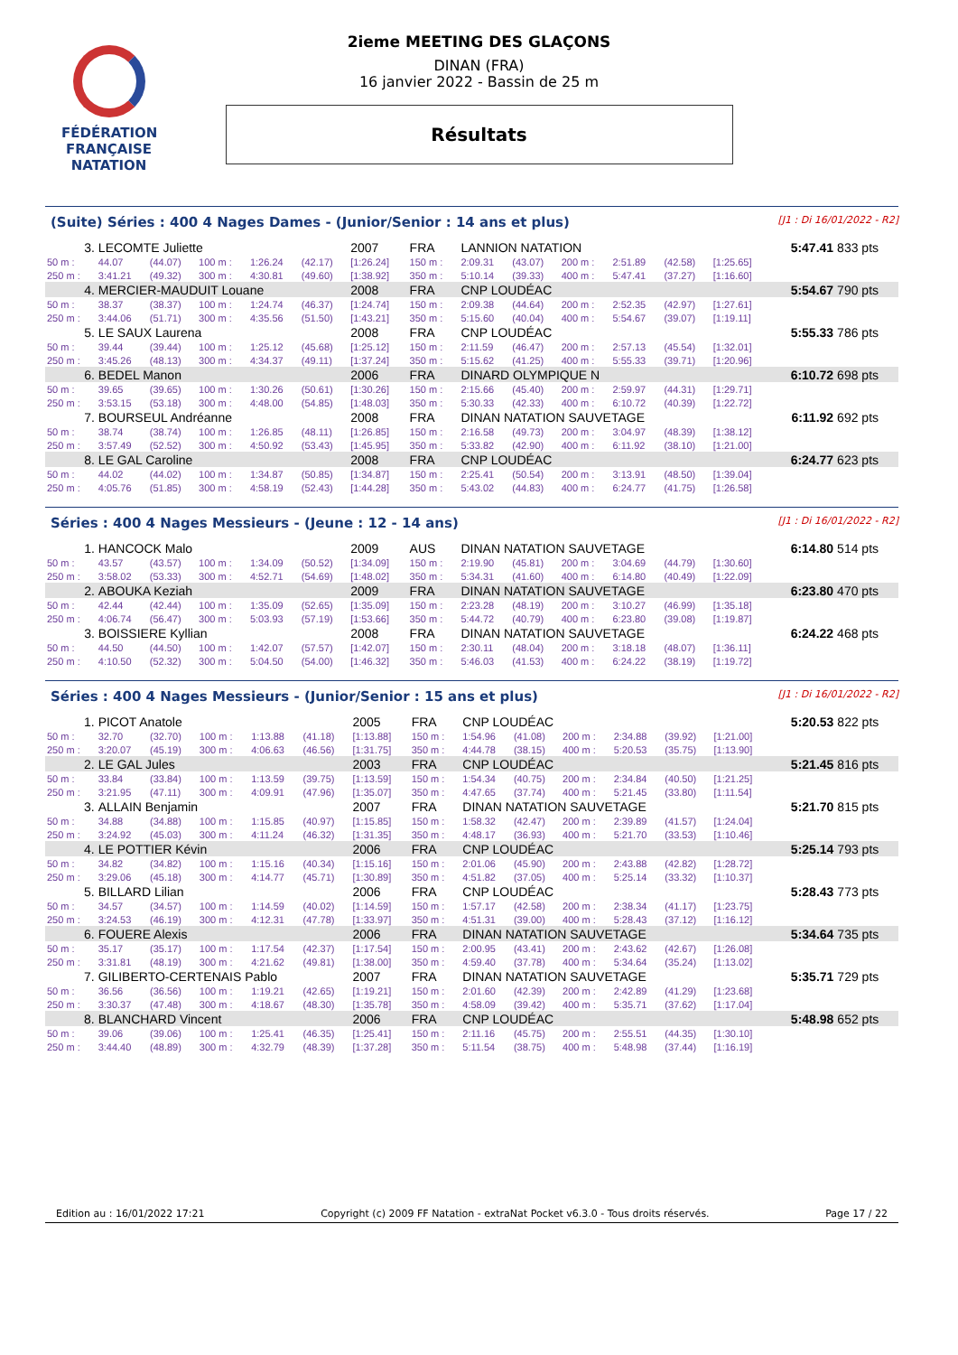FÉDÉRATION FRANÇAISE
NATATION
2ieme MEETING DES GLAÇONS
DINAN (FRA)
16 janvier 2022 - Bassin de 25 m
Résultats
(Suite) Séries : 400 4 Nages Dames - (Junior/Senior : 14 ans et plus) [J1 : Di 16/01/2022 - R2]
| 3. | LECOMTE Juliette | | | | | 2007 | FRA | LANNION NATATION | | | | | | 5:47.41 | 833 pts |
| 50 m : | 44.07 | (44.07) | 100 m : | 1:26.24 | (42.17) | [1:26.24] | 150 m : | 2:09.31 | (43.07) | 200 m : | 2:51.89 | (42.58) | [1:25.65] | | |
| 250 m : | 3:41.21 | (49.32) | 300 m : | 4:30.81 | (49.60) | [1:38.92] | 350 m : | 5:10.14 | (39.33) | 400 m : | 5:47.41 | (37.27) | [1:16.60] | | |
| 4. | MERCIER-MAUDUIT Louane | | | | | 2008 | FRA | CNP LOUDÉAC | | | | | | 5:54.67 | 790 pts |
| 50 m : | 38.37 | (38.37) | 100 m : | 1:24.74 | (46.37) | [1:24.74] | 150 m : | 2:09.38 | (44.64) | 200 m : | 2:52.35 | (42.97) | [1:27.61] | | |
| 250 m : | 3:44.06 | (51.71) | 300 m : | 4:35.56 | (51.50) | [1:43.21] | 350 m : | 5:15.60 | (40.04) | 400 m : | 5:54.67 | (39.07) | [1:19.11] | | |
| 5. | LE SAUX Laurena | | | | | 2008 | FRA | CNP LOUDÉAC | | | | | | 5:55.33 | 786 pts |
| 50 m : | 39.44 | (39.44) | 100 m : | 1:25.12 | (45.68) | [1:25.12] | 150 m : | 2:11.59 | (46.47) | 200 m : | 2:57.13 | (45.54) | [1:32.01] | | |
| 250 m : | 3:45.26 | (48.13) | 300 m : | 4:34.37 | (49.11) | [1:37.24] | 350 m : | 5:15.62 | (41.25) | 400 m : | 5:55.33 | (39.71) | [1:20.96] | | |
| 6. | BEDEL Manon | | | | | 2006 | FRA | DINARD OLYMPIQUE N | | | | | | 6:10.72 | 698 pts |
| 50 m : | 39.65 | (39.65) | 100 m : | 1:30.26 | (50.61) | [1:30.26] | 150 m : | 2:15.66 | (45.40) | 200 m : | 2:59.97 | (44.31) | [1:29.71] | | |
| 250 m : | 3:53.15 | (53.18) | 300 m : | 4:48.00 | (54.85) | [1:48.03] | 350 m : | 5:30.33 | (42.33) | 400 m : | 6:10.72 | (40.39) | [1:22.72] | | |
| 7. | BOURSEUL Andréanne | | | | | 2008 | FRA | DINAN NATATION SAUVETAGE | | | | | | 6:11.92 | 692 pts |
| 50 m : | 38.74 | (38.74) | 100 m : | 1:26.85 | (48.11) | [1:26.85] | 150 m : | 2:16.58 | (49.73) | 200 m : | 3:04.97 | (48.39) | [1:38.12] | | |
| 250 m : | 3:57.49 | (52.52) | 300 m : | 4:50.92 | (53.43) | [1:45.95] | 350 m : | 5:33.82 | (42.90) | 400 m : | 6:11.92 | (38.10) | [1:21.00] | | |
| 8. | LE GAL Caroline | | | | | 2008 | FRA | CNP LOUDÉAC | | | | | | 6:24.77 | 623 pts |
| 50 m : | 44.02 | (44.02) | 100 m : | 1:34.87 | (50.85) | [1:34.87] | 150 m : | 2:25.41 | (50.54) | 200 m : | 3:13.91 | (48.50) | [1:39.04] | | |
| 250 m : | 4:05.76 | (51.85) | 300 m : | 4:58.19 | (52.43) | [1:44.28] | 350 m : | 5:43.02 | (44.83) | 400 m : | 6:24.77 | (41.75) | [1:26.58] | | |
Séries : 400 4 Nages Messieurs - (Jeune : 12 - 14 ans) [J1 : Di 16/01/2022 - R2]
| 1. | HANCOCK Malo | | | | | 2009 | AUS | DINAN NATATION SAUVETAGE | | | | | | 6:14.80 | 514 pts |
| 50 m : | 43.57 | (43.57) | 100 m : | 1:34.09 | (50.52) | [1:34.09] | 150 m : | 2:19.90 | (45.81) | 200 m : | 3:04.69 | (44.79) | [1:30.60] | | |
| 250 m : | 3:58.02 | (53.33) | 300 m : | 4:52.71 | (54.69) | [1:48.02] | 350 m : | 5:34.31 | (41.60) | 400 m : | 6:14.80 | (40.49) | [1:22.09] | | |
| 2. | ABOUKA Keziah | | | | | 2009 | FRA | DINAN NATATION SAUVETAGE | | | | | | 6:23.80 | 470 pts |
| 50 m : | 42.44 | (42.44) | 100 m : | 1:35.09 | (52.65) | [1:35.09] | 150 m : | 2:23.28 | (48.19) | 200 m : | 3:10.27 | (46.99) | [1:35.18] | | |
| 250 m : | 4:06.74 | (56.47) | 300 m : | 5:03.93 | (57.19) | [1:53.66] | 350 m : | 5:44.72 | (40.79) | 400 m : | 6:23.80 | (39.08) | [1:19.87] | | |
| 3. | BOISSIERE Kyllian | | | | | 2008 | FRA | DINAN NATATION SAUVETAGE | | | | | | 6:24.22 | 468 pts |
| 50 m : | 44.50 | (44.50) | 100 m : | 1:42.07 | (57.57) | [1:42.07] | 150 m : | 2:30.11 | (48.04) | 200 m : | 3:18.18 | (48.07) | [1:36.11] | | |
| 250 m : | 4:10.50 | (52.32) | 300 m : | 5:04.50 | (54.00) | [1:46.32] | 350 m : | 5:46.03 | (41.53) | 400 m : | 6:24.22 | (38.19) | [1:19.72] | | |
Séries : 400 4 Nages Messieurs - (Junior/Senior : 15 ans et plus) [J1 : Di 16/01/2022 - R2]
| 1. | PICOT Anatole | | | | | 2005 | FRA | CNP LOUDÉAC | | | | | | 5:20.53 | 822 pts |
| 50 m : | 32.70 | (32.70) | 100 m : | 1:13.88 | (41.18) | [1:13.88] | 150 m : | 1:54.96 | (41.08) | 200 m : | 2:34.88 | (39.92) | [1:21.00] | | |
| 250 m : | 3:20.07 | (45.19) | 300 m : | 4:06.63 | (46.56) | [1:31.75] | 350 m : | 4:44.78 | (38.15) | 400 m : | 5:20.53 | (35.75) | [1:13.90] | | |
| 2. | LE GAL Jules | | | | | 2003 | FRA | CNP LOUDÉAC | | | | | | 5:21.45 | 816 pts |
| 50 m : | 33.84 | (33.84) | 100 m : | 1:13.59 | (39.75) | [1:13.59] | 150 m : | 1:54.34 | (40.75) | 200 m : | 2:34.84 | (40.50) | [1:21.25] | | |
| 250 m : | 3:21.95 | (47.11) | 300 m : | 4:09.91 | (47.96) | [1:35.07] | 350 m : | 4:47.65 | (37.74) | 400 m : | 5:21.45 | (33.80) | [1:11.54] | | |
| 3. | ALLAIN Benjamin | | | | | 2007 | FRA | DINAN NATATION SAUVETAGE | | | | | | 5:21.70 | 815 pts |
| 50 m : | 34.88 | (34.88) | 100 m : | 1:15.85 | (40.97) | [1:15.85] | 150 m : | 1:58.32 | (42.47) | 200 m : | 2:39.89 | (41.57) | [1:24.04] | | |
| 250 m : | 3:24.92 | (45.03) | 300 m : | 4:11.24 | (46.32) | [1:31.35] | 350 m : | 4:48.17 | (36.93) | 400 m : | 5:21.70 | (33.53) | [1:10.46] | | |
| 4. | LE POTTIER Kévin | | | | | 2006 | FRA | CNP LOUDÉAC | | | | | | 5:25.14 | 793 pts |
| 50 m : | 34.82 | (34.82) | 100 m : | 1:15.16 | (40.34) | [1:15.16] | 150 m : | 2:01.06 | (45.90) | 200 m : | 2:43.88 | (42.82) | [1:28.72] | | |
| 250 m : | 3:29.06 | (45.18) | 300 m : | 4:14.77 | (45.71) | [1:30.89] | 350 m : | 4:51.82 | (37.05) | 400 m : | 5:25.14 | (33.32) | [1:10.37] | | |
| 5. | BILLARD Lilian | | | | | 2006 | FRA | CNP LOUDÉAC | | | | | | 5:28.43 | 773 pts |
| 50 m : | 34.57 | (34.57) | 100 m : | 1:14.59 | (40.02) | [1:14.59] | 150 m : | 1:57.17 | (42.58) | 200 m : | 2:38.34 | (41.17) | [1:23.75] | | |
| 250 m : | 3:24.53 | (46.19) | 300 m : | 4:12.31 | (47.78) | [1:33.97] | 350 m : | 4:51.31 | (39.00) | 400 m : | 5:28.43 | (37.12) | [1:16.12] | | |
| 6. | FOUERE Alexis | | | | | 2006 | FRA | DINAN NATATION SAUVETAGE | | | | | | 5:34.64 | 735 pts |
| 50 m : | 35.17 | (35.17) | 100 m : | 1:17.54 | (42.37) | [1:17.54] | 150 m : | 2:00.95 | (43.41) | 200 m : | 2:43.62 | (42.67) | [1:26.08] | | |
| 250 m : | 3:31.81 | (48.19) | 300 m : | 4:21.62 | (49.81) | [1:38.00] | 350 m : | 4:59.40 | (37.78) | 400 m : | 5:34.64 | (35.24) | [1:13.02] | | |
| 7. | GILIBERTO-CERTENAIS Pablo | | | | | 2007 | FRA | DINAN NATATION SAUVETAGE | | | | | | 5:35.71 | 729 pts |
| 50 m : | 36.56 | (36.56) | 100 m : | 1:19.21 | (42.65) | [1:19.21] | 150 m : | 2:01.60 | (42.39) | 200 m : | 2:42.89 | (41.29) | [1:23.68] | | |
| 250 m : | 3:30.37 | (47.48) | 300 m : | 4:18.67 | (48.30) | [1:35.78] | 350 m : | 4:58.09 | (39.42) | 400 m : | 5:35.71 | (37.62) | [1:17.04] | | |
| 8. | BLANCHARD Vincent | | | | | 2006 | FRA | CNP LOUDÉAC | | | | | | 5:48.98 | 652 pts |
| 50 m : | 39.06 | (39.06) | 100 m : | 1:25.41 | (46.35) | [1:25.41] | 150 m : | 2:11.16 | (45.75) | 200 m : | 2:55.51 | (44.35) | [1:30.10] | | |
| 250 m : | 3:44.40 | (48.89) | 300 m : | 4:32.79 | (48.39) | [1:37.28] | 350 m : | 5:11.54 | (38.75) | 400 m : | 5:48.98 | (37.44) | [1:16.19] | | |
Edition au : 16/01/2022 17:21 Copyright (c) 2009 FF Natation - extraNat Pocket v6.3.0 - Tous droits réservés. Page 17 / 22